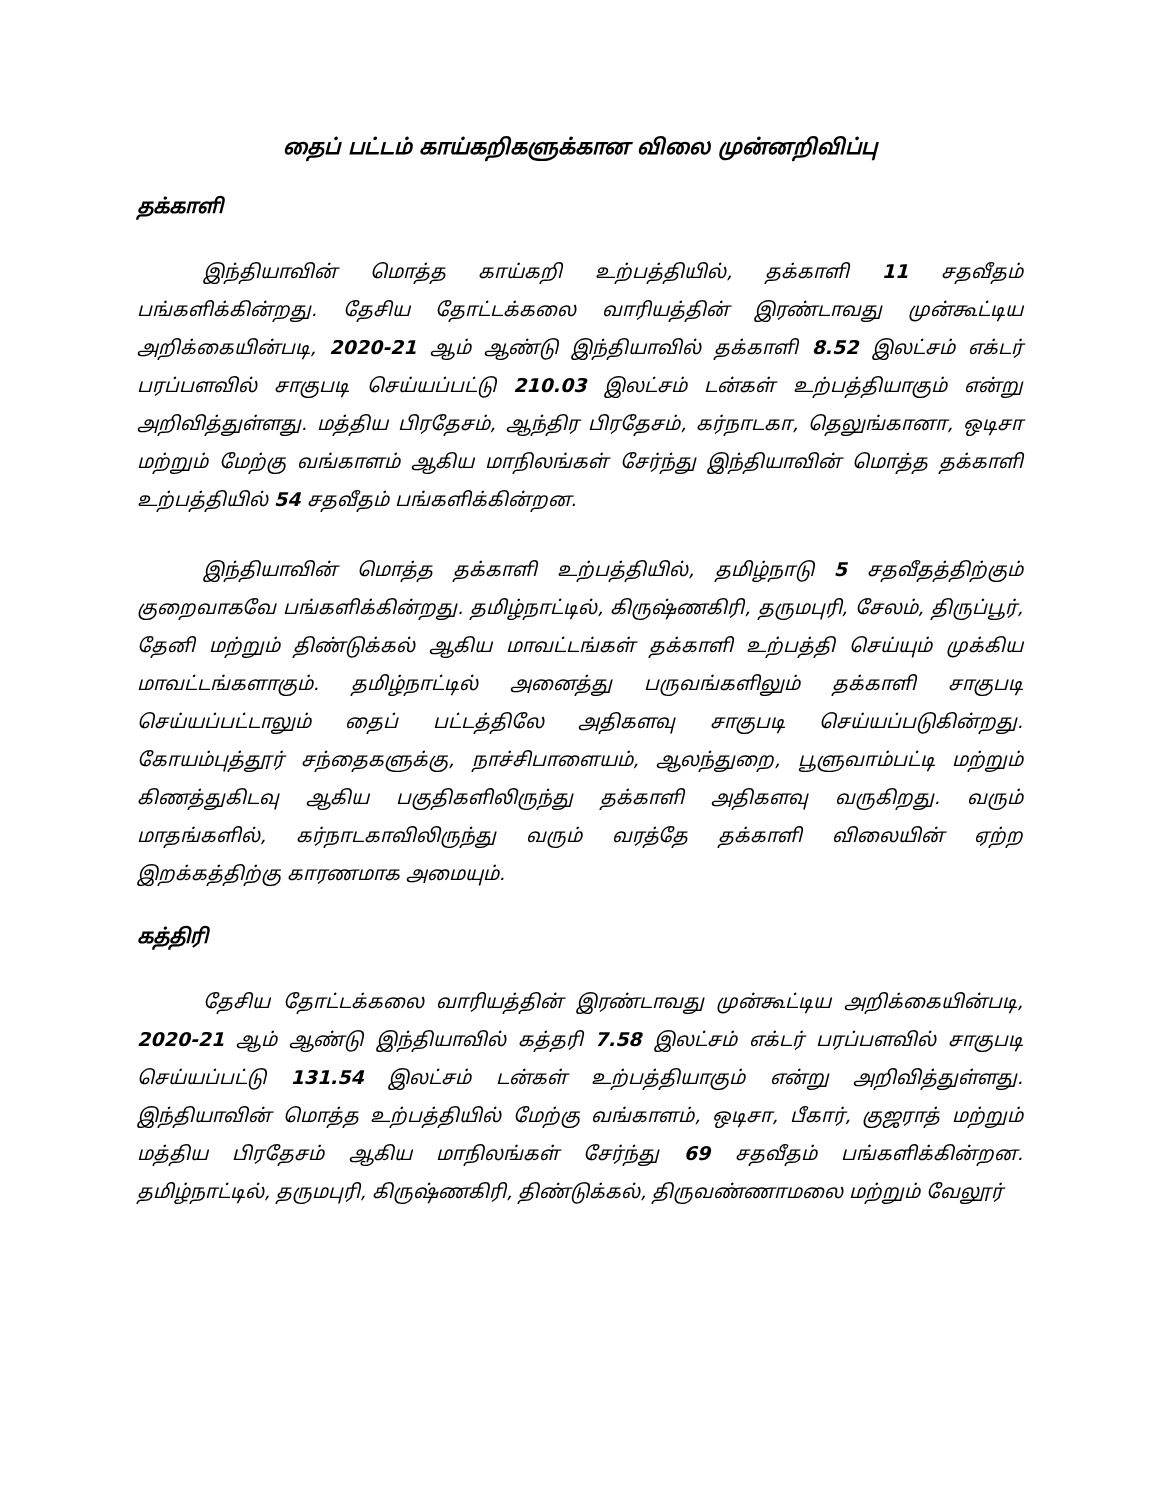தைப் பட்டம் காய்கறிகளுக்கான விலை முன்னறிவிப்பு
தக்காளி
இந்தியாவின் மொத்த காய்கறி உற்பத்தியில், தக்காளி 11 சதவீதம் பங்களிக்கின்றது. தேசிய தோட்டக்கலை வாரியத்தின் இரண்டாவது முன்கூட்டிய அறிக்கையின்படி, 2020-21 ஆம் ஆண்டு இந்தியாவில் தக்காளி 8.52 இலட்சம் எக்டர் பரப்பளவில் சாகுபடி செய்யப்பட்டு 210.03 இலட்சம் டன்கள் உற்பத்தியாகும் என்று அறிவித்துள்ளது. மத்திய பிரதேசம், ஆந்திர பிரதேசம், கர்நாடகா, தெலுங்கானா, ஒடிசா மற்றும் மேற்கு வங்காளம் ஆகிய மாநிலங்கள் சேர்ந்து இந்தியாவின் மொத்த தக்காளி உற்பத்தியில் 54 சதவீதம் பங்களிக்கின்றன.
இந்தியாவின் மொத்த தக்காளி உற்பத்தியில், தமிழ்நாடு 5 சதவீதத்திற்கும் குறைவாகவே பங்களிக்கின்றது. தமிழ்நாட்டில், கிருஷ்ணகிரி, தருமபுரி, சேலம், திருப்பூர், தேனி மற்றும் திண்டுக்கல் ஆகிய மாவட்டங்கள் தக்காளி உற்பத்தி செய்யும் முக்கிய மாவட்டங்களாகும். தமிழ்நாட்டில் அனைத்து பருவங்களிலும் தக்காளி சாகுபடி செய்யப்பட்டாலும் தைப் பட்டத்திலே அதிகளவு சாகுபடி செய்யப்படுகின்றது. கோயம்புத்தூர் சந்தைகளுக்கு, நாச்சிபாளையம், ஆலந்துறை, பூளுவாம்பட்டி மற்றும் கிணத்துகிடவு ஆகிய பகுதிகளிலிருந்து தக்காளி அதிகளவு வருகிறது. வரும் மாதங்களில், கர்நாடகாவிலிருந்து வரும் வரத்தே தக்காளி விலையின் ஏற்ற இறக்கத்திற்கு காரணமாக அமையும்.
கத்திரி
தேசிய தோட்டக்கலை வாரியத்தின் இரண்டாவது முன்கூட்டிய அறிக்கையின்படி, 2020-21 ஆம் ஆண்டு இந்தியாவில் கத்தரி 7.58 இலட்சம் எக்டர் பரப்பளவில் சாகுபடி செய்யப்பட்டு 131.54 இலட்சம் டன்கள் உற்பத்தியாகும் என்று அறிவித்துள்ளது. இந்தியாவின் மொத்த உற்பத்தியில் மேற்கு வங்காளம், ஒடிசா, பீகார், குஜராத் மற்றும் மத்திய பிரதேசம் ஆகிய மாநிலங்கள் சேர்ந்து 69 சதவீதம் பங்களிக்கின்றன. தமிழ்நாட்டில், தருமபுரி, கிருஷ்ணகிரி, திண்டுக்கல், திருவண்ணாமலை மற்றும் வேலூர்